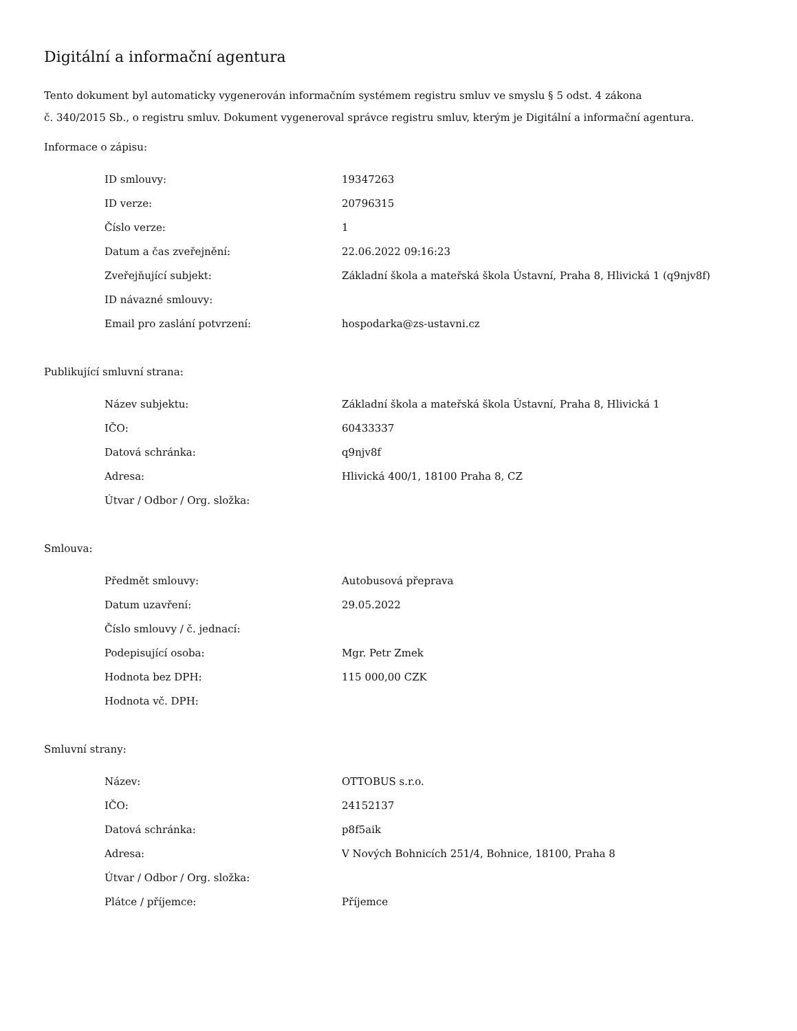Digitální a informační agentura
Tento dokument byl automaticky vygenerován informačním systémem registru smluv ve smyslu § 5 odst. 4 zákona
č. 340/2015 Sb., o registru smluv. Dokument vygeneroval správce registru smluv, kterým je Digitální a informační agentura.
Informace o zápisu:
| ID smlouvy: | 19347263 |
| ID verze: | 20796315 |
| Číslo verze: | 1 |
| Datum a čas zveřejnění: | 22.06.2022 09:16:23 |
| Zveřejňující subjekt: | Základní škola a mateřská škola Ústavní, Praha 8, Hlivická 1 (q9njv8f) |
| ID návazné smlouvy: | |
| Email pro zaslání potvrzení: | hospodarka@zs-ustavni.cz |
Publikující smluvní strana:
| Název subjektu: | Základní škola a mateřská škola Ústavní, Praha 8, Hlivická 1 |
| IČO: | 60433337 |
| Datová schránka: | q9njv8f |
| Adresa: | Hlivická 400/1, 18100 Praha 8, CZ |
| Útvar / Odbor / Org. složka: | |
Smlouva:
| Předmět smlouvy: | Autobusová přeprava |
| Datum uzavření: | 29.05.2022 |
| Číslo smlouvy / č. jednací: | |
| Podepisující osoba: | Mgr. Petr Zmek |
| Hodnota bez DPH: | 115 000,00 CZK |
| Hodnota vč. DPH: | |
Smluvní strany:
| Název: | OTTOBUS s.r.o. |
| IČO: | 24152137 |
| Datová schránka: | p8f5aik |
| Adresa: | V Nových Bohnicích 251/4, Bohnice, 18100, Praha 8 |
| Útvar / Odbor / Org. složka: | |
| Plátce / příjemce: | Příjemce |